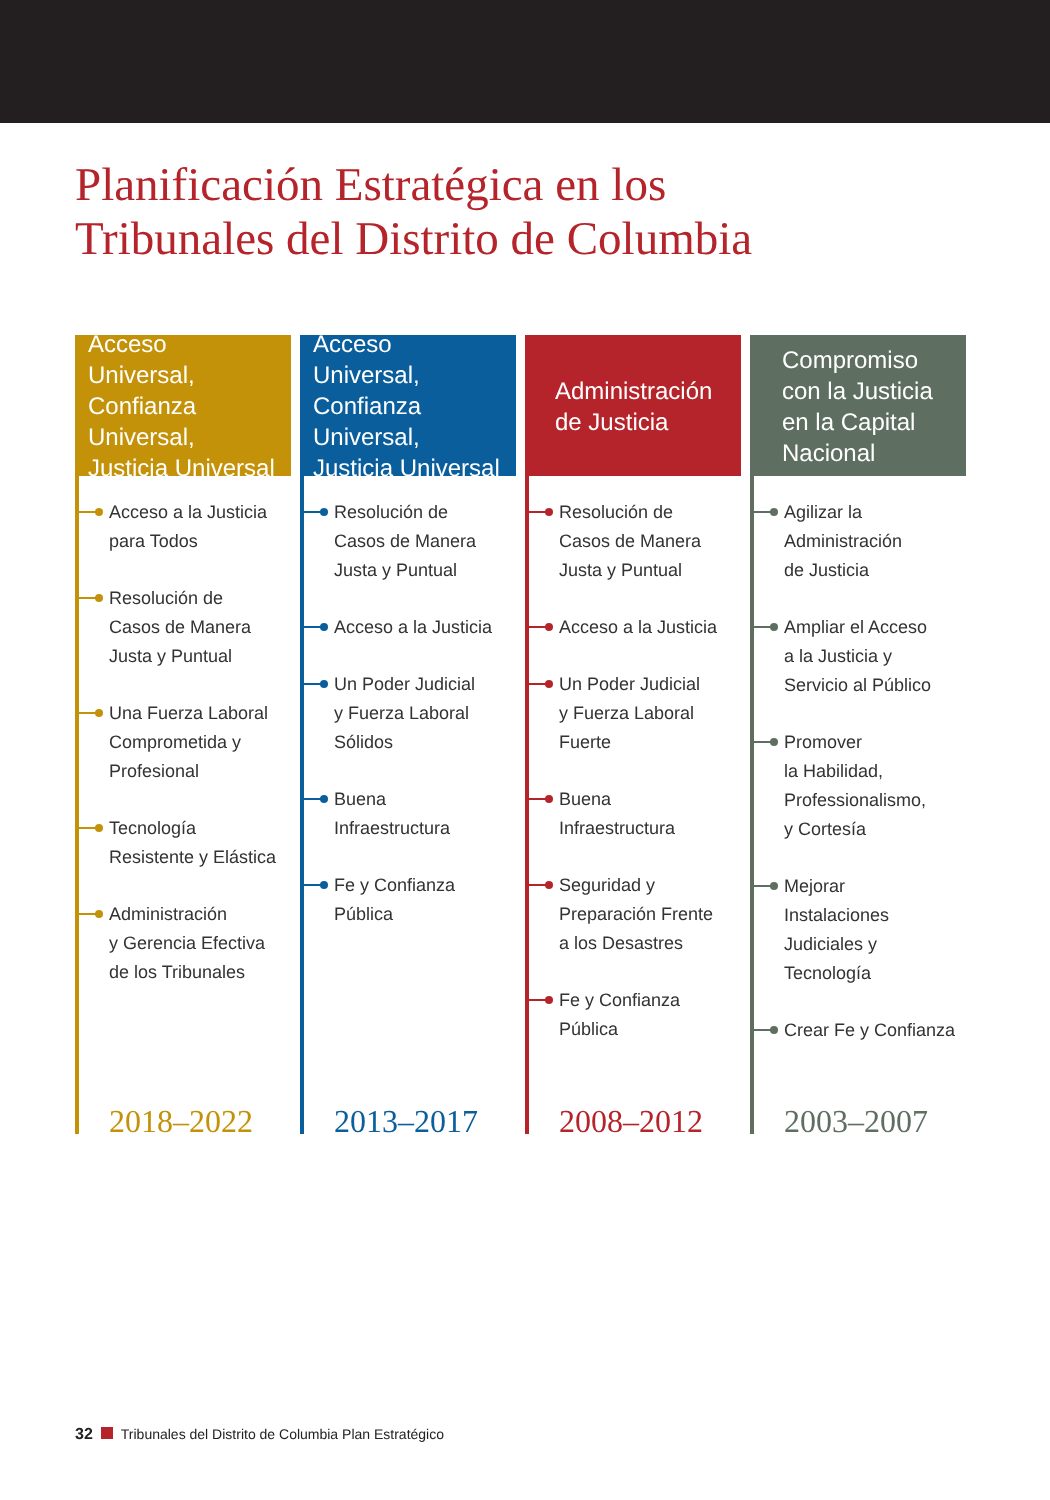Planificación Estratégica en los
Tribunales del Distrito de Columbia
Acceso Universal, Confianza Universal, Justicia Universal
Acceso a la Justicia
para Todos
Resolución de
Casos de Manera
Justa y Puntual
Una Fuerza Laboral
Comprometida y
Profesional
Tecnología
Resistente y Elástica
Administración
y Gerencia Efectiva
de los Tribunales
2018–2022
Acceso Universal, Confianza Universal, Justicia Universal
Resolución de
Casos de Manera
Justa y Puntual
Acceso a la Justicia
Un Poder Judicial
y Fuerza Laboral
Sólidos
Buena
Infraestructura
Fe y Confianza
Pública
2013–2017
Administración de Justicia
Resolución de
Casos de Manera
Justa y Puntual
Acceso a la Justicia
Un Poder Judicial
y Fuerza Laboral
Fuerte
Buena
Infraestructura
Seguridad y
Preparación Frente
a los Desastres
Fe y Confianza
Pública
2008–2012
Compromiso con la Justicia en la Capital Nacional
Agilizar la
Administración
de Justicia
Ampliar el Acceso
a la Justicia y
Servicio al Público
Promover
la Habilidad,
Professionalismo,
y Cortesía
Mejorar
Instalaciones
Judiciales y
Tecnología
Crear Fe y Confianza
2003–2007
32 Tribunales del Distrito de Columbia Plan Estratégico